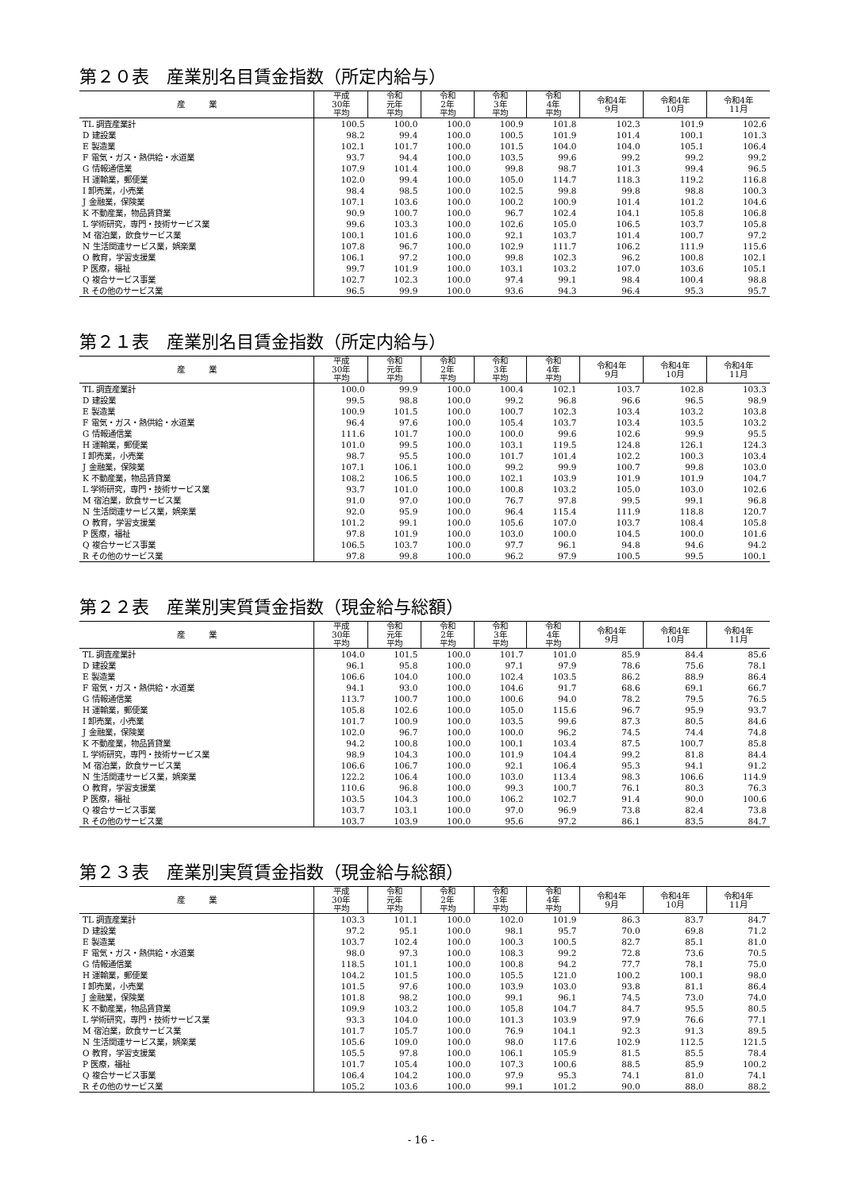第２０表　産業別名目賃金指数（所定内給与）
| 産 業 | 平成 30年 平均 | 令和 元年 平均 | 令和 2年 平均 | 令和 3年 平均 | 令和 4年 平均 | 令和4年 9月 | 令和4年 10月 | 令和4年 11月 |
| --- | --- | --- | --- | --- | --- | --- | --- | --- |
| TL 調査産業計 | 100.5 | 100.0 | 100.0 | 100.9 | 101.8 | 102.3 | 101.9 | 102.6 |
| D 建設業 | 98.2 | 99.4 | 100.0 | 100.5 | 101.9 | 101.4 | 100.1 | 101.3 |
| E 製造業 | 102.1 | 101.7 | 100.0 | 101.5 | 104.0 | 104.0 | 105.1 | 106.4 |
| F 電気・ガス・熱供給・水道業 | 93.7 | 94.4 | 100.0 | 103.5 | 99.6 | 99.2 | 99.2 | 99.2 |
| G 情報通信業 | 107.9 | 101.4 | 100.0 | 99.8 | 98.7 | 101.3 | 99.4 | 96.5 |
| H 運輸業，郵便業 | 102.0 | 99.4 | 100.0 | 105.0 | 114.7 | 118.3 | 119.2 | 116.8 |
| I 卸売業，小売業 | 98.4 | 98.5 | 100.0 | 102.5 | 99.8 | 99.8 | 98.8 | 100.3 |
| J 金融業，保険業 | 107.1 | 103.6 | 100.0 | 100.2 | 100.9 | 101.4 | 101.2 | 104.6 |
| K 不動産業，物品賃貸業 | 90.9 | 100.7 | 100.0 | 96.7 | 102.4 | 104.1 | 105.8 | 106.8 |
| L 学術研究，専門・技術サービス業 | 99.6 | 103.3 | 100.0 | 102.6 | 105.0 | 106.5 | 103.7 | 105.8 |
| M 宿泊業，飲食サービス業 | 100.1 | 101.6 | 100.0 | 92.1 | 103.7 | 101.4 | 100.7 | 97.2 |
| N 生活関連サービス業，娯楽業 | 107.8 | 96.7 | 100.0 | 102.9 | 111.7 | 106.2 | 111.9 | 115.6 |
| O 教育，学習支援業 | 106.1 | 97.2 | 100.0 | 99.8 | 102.3 | 96.2 | 100.8 | 102.1 |
| P 医療，福祉 | 99.7 | 101.9 | 100.0 | 103.1 | 103.2 | 107.0 | 103.6 | 105.1 |
| Q 複合サービス事業 | 102.7 | 102.3 | 100.0 | 97.4 | 99.1 | 98.4 | 100.4 | 98.8 |
| R その他のサービス業 | 96.5 | 99.9 | 100.0 | 93.6 | 94.3 | 96.4 | 95.3 | 95.7 |
第２１表　産業別名目賃金指数（所定内給与）
| 産 業 | 平成 30年 平均 | 令和 元年 平均 | 令和 2年 平均 | 令和 3年 平均 | 令和 4年 平均 | 令和4年 9月 | 令和4年 10月 | 令和4年 11月 |
| --- | --- | --- | --- | --- | --- | --- | --- | --- |
| TL 調査産業計 | 100.0 | 99.9 | 100.0 | 100.4 | 102.1 | 103.7 | 102.8 | 103.3 |
| D 建設業 | 99.5 | 98.8 | 100.0 | 99.2 | 96.8 | 96.6 | 96.5 | 98.9 |
| E 製造業 | 100.9 | 101.5 | 100.0 | 100.7 | 102.3 | 103.4 | 103.2 | 103.8 |
| F 電気・ガス・熱供給・水道業 | 96.4 | 97.6 | 100.0 | 105.4 | 103.7 | 103.4 | 103.5 | 103.2 |
| G 情報通信業 | 111.6 | 101.7 | 100.0 | 100.0 | 99.6 | 102.6 | 99.9 | 95.5 |
| H 運輸業，郵便業 | 101.0 | 99.5 | 100.0 | 103.1 | 119.5 | 124.8 | 126.1 | 124.3 |
| I 卸売業，小売業 | 98.7 | 95.5 | 100.0 | 101.7 | 101.4 | 102.2 | 100.3 | 103.4 |
| J 金融業，保険業 | 107.1 | 106.1 | 100.0 | 99.2 | 99.9 | 100.7 | 99.8 | 103.0 |
| K 不動産業，物品賃貸業 | 108.2 | 106.5 | 100.0 | 102.1 | 103.9 | 101.9 | 101.9 | 104.7 |
| L 学術研究，専門・技術サービス業 | 93.7 | 101.0 | 100.0 | 100.8 | 103.2 | 105.0 | 103.0 | 102.6 |
| M 宿泊業，飲食サービス業 | 91.0 | 97.0 | 100.0 | 76.7 | 97.8 | 99.5 | 99.1 | 96.8 |
| N 生活関連サービス業，娯楽業 | 92.0 | 95.9 | 100.0 | 96.4 | 115.4 | 111.9 | 118.8 | 120.7 |
| O 教育，学習支援業 | 101.2 | 99.1 | 100.0 | 105.6 | 107.0 | 103.7 | 108.4 | 105.8 |
| P 医療，福祉 | 97.8 | 101.9 | 100.0 | 103.0 | 100.0 | 104.5 | 100.0 | 101.6 |
| Q 複合サービス事業 | 106.5 | 103.7 | 100.0 | 97.7 | 96.1 | 94.8 | 94.6 | 94.2 |
| R その他のサービス業 | 97.8 | 99.8 | 100.0 | 96.2 | 97.9 | 100.5 | 99.5 | 100.1 |
第２２表　産業別実質賃金指数（現金給与総額）
| 産 業 | 平成 30年 平均 | 令和 元年 平均 | 令和 2年 平均 | 令和 3年 平均 | 令和 4年 平均 | 令和4年 9月 | 令和4年 10月 | 令和4年 11月 |
| --- | --- | --- | --- | --- | --- | --- | --- | --- |
| TL 調査産業計 | 104.0 | 101.5 | 100.0 | 101.7 | 101.0 | 85.9 | 84.4 | 85.6 |
| D 建設業 | 96.1 | 95.8 | 100.0 | 97.1 | 97.9 | 78.6 | 75.6 | 78.1 |
| E 製造業 | 106.6 | 104.0 | 100.0 | 102.4 | 103.5 | 86.2 | 88.9 | 86.4 |
| F 電気・ガス・熱供給・水道業 | 94.1 | 93.0 | 100.0 | 104.6 | 91.7 | 68.6 | 69.1 | 66.7 |
| G 情報通信業 | 113.7 | 100.7 | 100.0 | 100.6 | 94.0 | 78.2 | 79.5 | 76.5 |
| H 運輸業，郵便業 | 105.8 | 102.6 | 100.0 | 105.0 | 115.6 | 96.7 | 95.9 | 93.7 |
| I 卸売業，小売業 | 101.7 | 100.9 | 100.0 | 103.5 | 99.6 | 87.3 | 80.5 | 84.6 |
| J 金融業，保険業 | 102.0 | 96.7 | 100.0 | 100.0 | 96.2 | 74.5 | 74.4 | 74.8 |
| K 不動産業，物品賃貸業 | 94.2 | 100.8 | 100.0 | 100.1 | 103.4 | 87.5 | 100.7 | 85.8 |
| L 学術研究，専門・技術サービス業 | 98.9 | 104.3 | 100.0 | 101.9 | 104.4 | 99.2 | 81.8 | 84.4 |
| M 宿泊業，飲食サービス業 | 106.6 | 106.7 | 100.0 | 92.1 | 106.4 | 95.3 | 94.1 | 91.2 |
| N 生活関連サービス業，娯楽業 | 122.2 | 106.4 | 100.0 | 103.0 | 113.4 | 98.3 | 106.6 | 114.9 |
| O 教育，学習支援業 | 110.6 | 96.8 | 100.0 | 99.3 | 100.7 | 76.1 | 80.3 | 76.3 |
| P 医療，福祉 | 103.5 | 104.3 | 100.0 | 106.2 | 102.7 | 91.4 | 90.0 | 100.6 |
| Q 複合サービス事業 | 103.7 | 103.1 | 100.0 | 97.0 | 96.9 | 73.8 | 82.4 | 73.8 |
| R その他のサービス業 | 103.7 | 103.9 | 100.0 | 95.6 | 97.2 | 86.1 | 83.5 | 84.7 |
第２３表　産業別実質賃金指数（現金給与総額）
| 産 業 | 平成 30年 平均 | 令和 元年 平均 | 令和 2年 平均 | 令和 3年 平均 | 令和 4年 平均 | 令和4年 9月 | 令和4年 10月 | 令和4年 11月 |
| --- | --- | --- | --- | --- | --- | --- | --- | --- |
| TL 調査産業計 | 103.3 | 101.1 | 100.0 | 102.0 | 101.9 | 86.3 | 83.7 | 84.7 |
| D 建設業 | 97.2 | 95.1 | 100.0 | 98.1 | 95.7 | 70.0 | 69.8 | 71.2 |
| E 製造業 | 103.7 | 102.4 | 100.0 | 100.3 | 100.5 | 82.7 | 85.1 | 81.0 |
| F 電気・ガス・熱供給・水道業 | 98.0 | 97.3 | 100.0 | 108.3 | 99.2 | 72.8 | 73.6 | 70.5 |
| G 情報通信業 | 118.5 | 101.1 | 100.0 | 100.8 | 94.2 | 77.7 | 78.1 | 75.0 |
| H 運輸業，郵便業 | 104.2 | 101.5 | 100.0 | 105.5 | 121.0 | 100.2 | 100.1 | 98.0 |
| I 卸売業，小売業 | 101.5 | 97.6 | 100.0 | 103.9 | 103.0 | 93.8 | 81.1 | 86.4 |
| J 金融業，保険業 | 101.8 | 98.2 | 100.0 | 99.1 | 96.1 | 74.5 | 73.0 | 74.0 |
| K 不動産業，物品賃貸業 | 109.9 | 103.2 | 100.0 | 105.8 | 104.7 | 84.7 | 95.5 | 80.5 |
| L 学術研究，専門・技術サービス業 | 93.3 | 104.0 | 100.0 | 101.3 | 103.9 | 97.9 | 76.6 | 77.1 |
| M 宿泊業，飲食サービス業 | 101.7 | 105.7 | 100.0 | 76.9 | 104.1 | 92.3 | 91.3 | 89.5 |
| N 生活関連サービス業，娯楽業 | 105.6 | 109.0 | 100.0 | 98.0 | 117.6 | 102.9 | 112.5 | 121.5 |
| O 教育，学習支援業 | 105.5 | 97.8 | 100.0 | 106.1 | 105.9 | 81.5 | 85.5 | 78.4 |
| P 医療，福祉 | 101.7 | 105.4 | 100.0 | 107.3 | 100.6 | 88.5 | 85.9 | 100.2 |
| Q 複合サービス事業 | 106.4 | 104.2 | 100.0 | 97.9 | 95.3 | 74.1 | 81.0 | 74.1 |
| R その他のサービス業 | 105.2 | 103.6 | 100.0 | 99.1 | 101.2 | 90.0 | 88.0 | 88.2 |
- 16 -